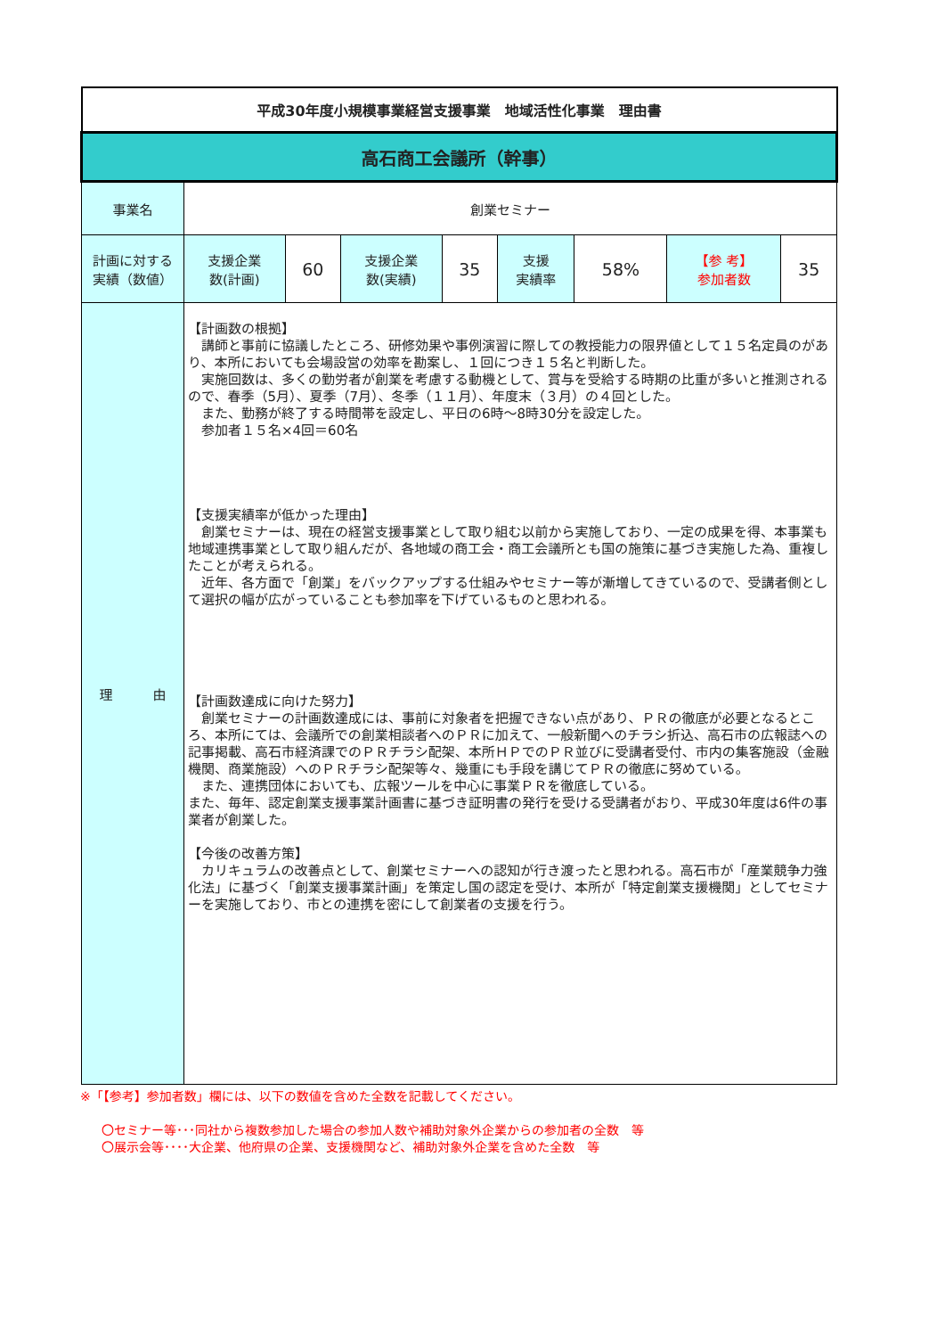| 平成30年度小規模事業経営支援事業 地域活性化事業 理由書 | | | | | | | | |
| 高石商工会議所（幹事） | | | | | | | | |
| 事業名 | 創業セミナー | | | | | | | |
| 計画に対する 実績（数値） | 支援企業 数(計画) | 60 | 支援企業 数(実績) | 35 | 支援 実績率 | 58% | 【参 考】 参加者数 | 35 |
| 理 由 | 【計画数の根拠】 講師と事前に協議したところ、研修効果や事例演習に際しての教授能力の限界値として１５名定員のがあり、本所においても会場設営の効率を勘案し、１回につき１５名と判断した。 実施回数は、多くの勤労者が創業を考慮する動機として、賞与を受給する時期の比重が多いと推測されるので、春季（5月）、夏季（7月）、冬季（１１月）、年度末（３月）の４回とした。 また、勤務が終了する時間帯を設定し、平日の6時～8時30分を設定した。 参加者１５名×4回＝60名 【支援実績率が低かった理由】 創業セミナーは、現在の経営支援事業として取り組む以前から実施しており、一定の成果を得、本事業も地域連携事業として取り組んだが、各地域の商工会・商工会議所とも国の施策に基づき実施した為、重複したことが考えられる。 近年、各方面で「創業」をバックアップする仕組みやセミナー等が漸増してきているので、受講者側として選択の幅が広がっていることも参加率を下げているものと思われる。 【計画数達成に向けた努力】 創業セミナーの計画数達成には、事前に対象者を把握できない点があり、ＰＲの徹底が必要となるところ、本所にては、会議所での創業相談者へのＰＲに加えて、一般新聞へのチラシ折込、高石市の広報誌への記事掲載、高石市経済課でのＰＲチラシ配架、本所ＨＰでのＰＲ並びに受講者受付、市内の集客施設（金融機関、商業施設）へのＰＲチラシ配架等々、幾重にも手段を講じてＰＲの徹底に努めている。 また、連携団体においても、広報ツールを中心に事業ＰＲを徹底している。 また、毎年、認定創業支援事業計画書に基づき証明書の発行を受ける受講者がおり、平成30年度は6件の事業者が創業した。 【今後の改善方策】 カリキュラムの改善点として、創業セミナーへの認知が行き渡ったと思われる。高石市が「産業競争力強化法」に基づく「創業支援事業計画」を策定し国の認定を受け、本所が「特定創業支援機関」としてセミナーを実施しており、市との連携を密にして創業者の支援を行う。 | | | | | | | |
※「【参考】参加者数」欄には、以下の数値を含めた全数を記載してください。
〇セミナー等･･･同社から複数参加した場合の参加人数や補助対象外企業からの参加者の全数　等
〇展示会等････大企業、他府県の企業、支援機関など、補助対象外企業を含めた全数　等